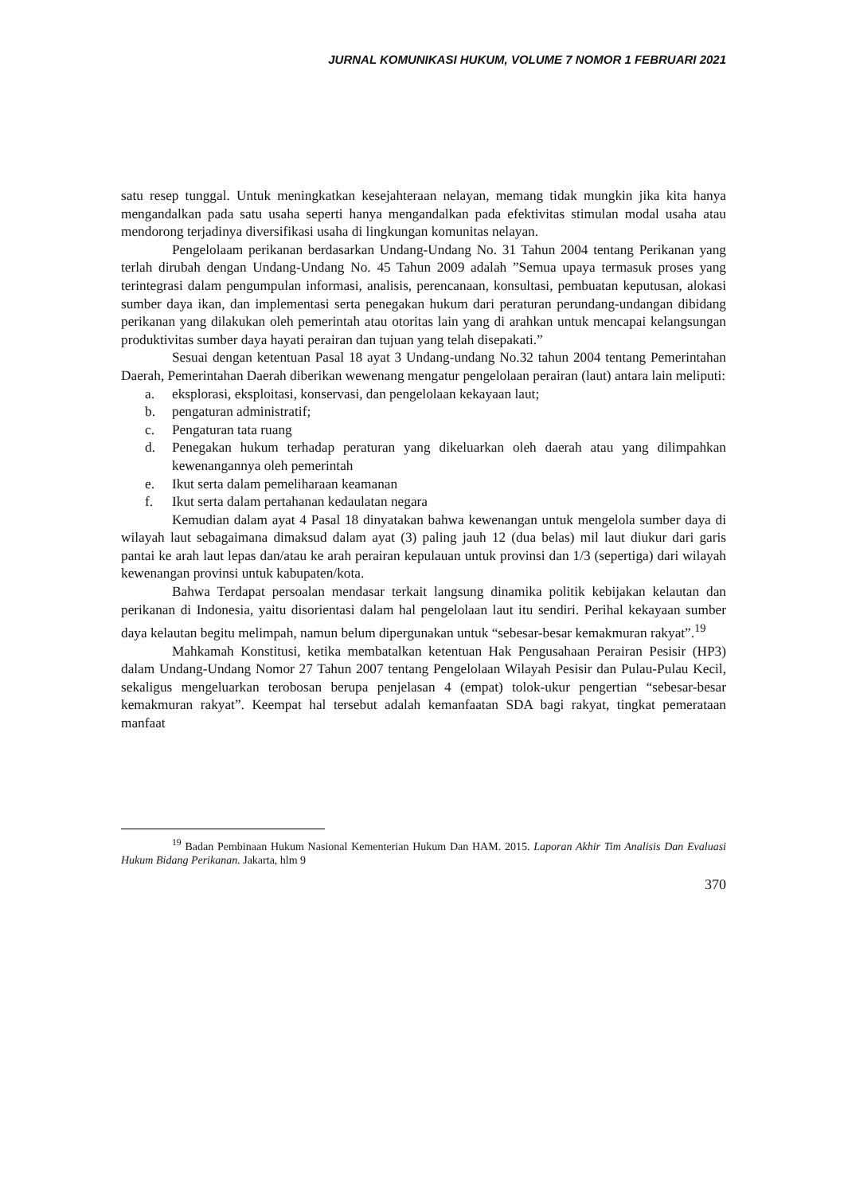JURNAL KOMUNIKASI HUKUM, VOLUME 7 NOMOR 1 FEBRUARI 2021
satu resep tunggal. Untuk meningkatkan kesejahteraan nelayan, memang tidak mungkin jika kita hanya mengandalkan pada satu usaha seperti hanya mengandalkan pada efektivitas stimulan modal usaha atau mendorong terjadinya diversifikasi usaha di lingkungan komunitas nelayan.
Pengelolaam perikanan berdasarkan Undang-Undang No. 31 Tahun 2004 tentang Perikanan yang terlah dirubah dengan Undang-Undang No. 45 Tahun 2009 adalah ”Semua upaya termasuk proses yang terintegrasi dalam pengumpulan informasi, analisis, perencanaan, konsultasi, pembuatan keputusan, alokasi sumber daya ikan, dan implementasi serta penegakan hukum dari peraturan perundang-undangan dibidang perikanan yang dilakukan oleh pemerintah atau otoritas lain yang di arahkan untuk mencapai kelangsungan produktivitas sumber daya hayati perairan dan tujuan yang telah disepakati.”
Sesuai dengan ketentuan Pasal 18 ayat 3 Undang-undang No.32 tahun 2004 tentang Pemerintahan Daerah, Pemerintahan Daerah diberikan wewenang mengatur pengelolaan perairan (laut) antara lain meliputi:
a. eksplorasi, eksploitasi, konservasi, dan pengelolaan kekayaan laut;
b. pengaturan administratif;
c. Pengaturan tata ruang
d. Penegakan hukum terhadap peraturan yang dikeluarkan oleh daerah atau yang dilimpahkan kewenangannya oleh pemerintah
e. Ikut serta dalam pemeliharaan keamanan
f. Ikut serta dalam pertahanan kedaulatan negara
Kemudian dalam ayat 4 Pasal 18 dinyatakan bahwa kewenangan untuk mengelola sumber daya di wilayah laut sebagaimana dimaksud dalam ayat (3) paling jauh 12 (dua belas) mil laut diukur dari garis pantai ke arah laut lepas dan/atau ke arah perairan kepulauan untuk provinsi dan 1/3 (sepertiga) dari wilayah kewenangan provinsi untuk kabupaten/kota.
Bahwa Terdapat persoalan mendasar terkait langsung dinamika politik kebijakan kelautan dan perikanan di Indonesia, yaitu disorientasi dalam hal pengelolaan laut itu sendiri. Perihal kekayaan sumber daya kelautan begitu melimpah, namun belum dipergunakan untuk “sebesar-besar kemakmuran rakyat”.<sup>19</sup>
Mahkamah Konstitusi, ketika membatalkan ketentuan Hak Pengusahaan Perairan Pesisir (HP3) dalam Undang-Undang Nomor 27 Tahun 2007 tentang Pengelolaan Wilayah Pesisir dan Pulau-Pulau Kecil, sekaligus mengeluarkan terobosan berupa penjelasan 4 (empat) tolok-ukur pengertian “sebesar-besar kemakmuran rakyat”. Keempat hal tersebut adalah kemanfaatan SDA bagi rakyat, tingkat pemerataan manfaat
<sup>19</sup> Badan Pembinaan Hukum Nasional Kementerian Hukum Dan HAM. 2015. Laporan Akhir Tim Analisis Dan Evaluasi Hukum Bidang Perikanan. Jakarta, hlm 9
370